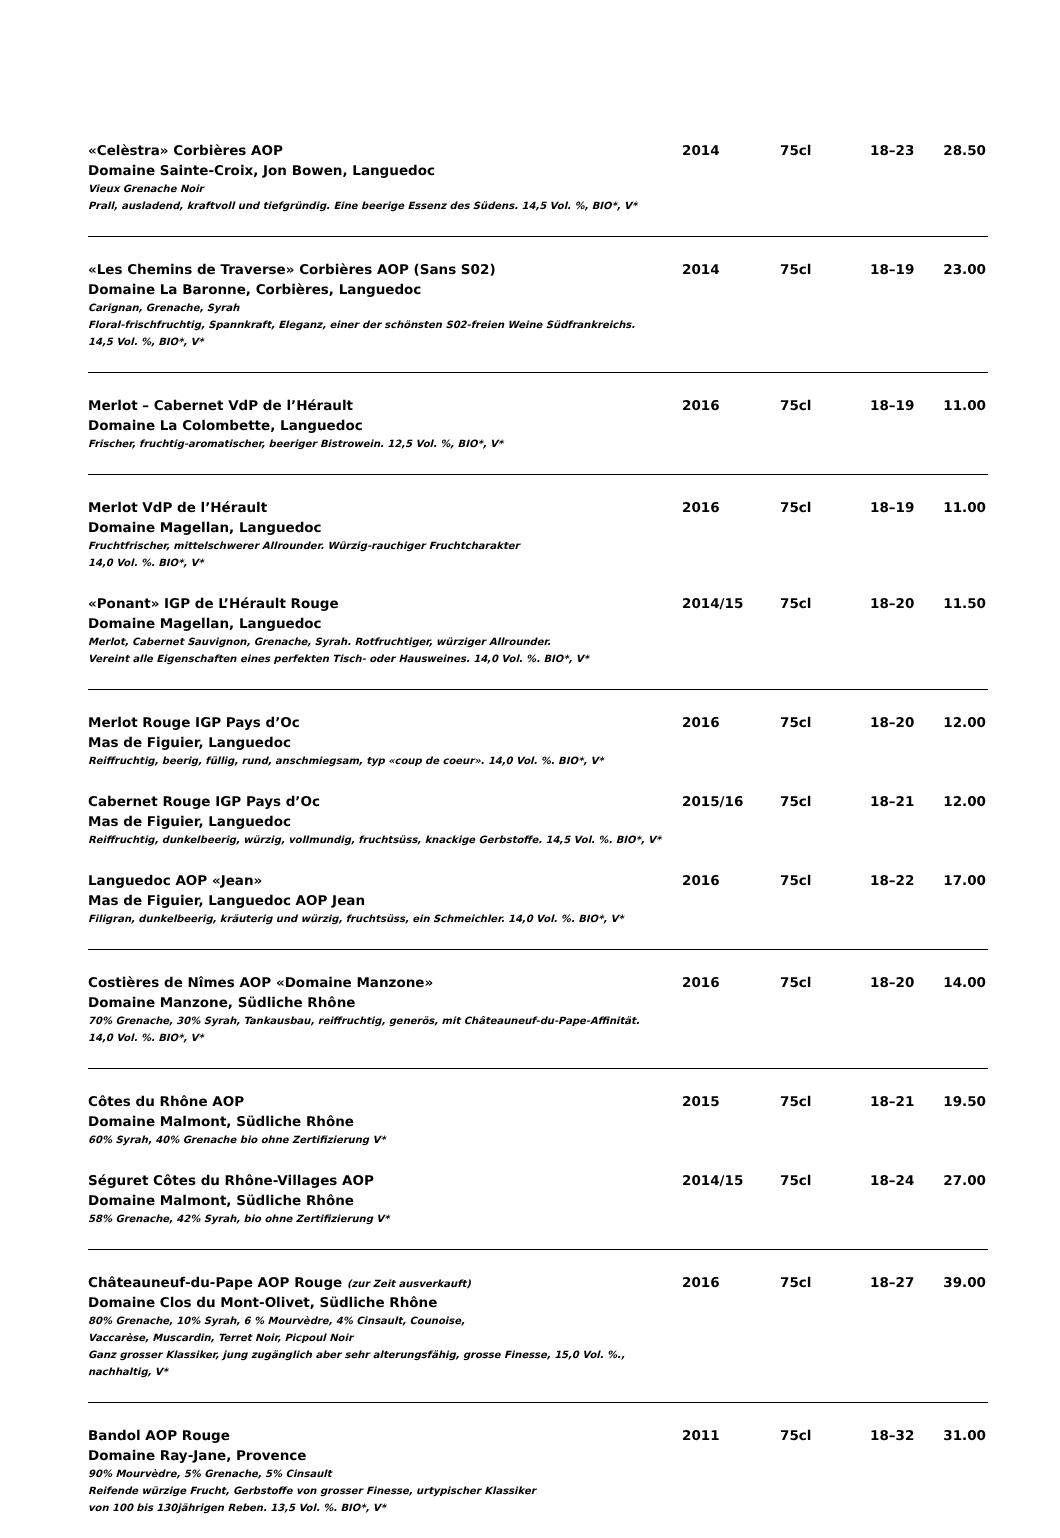«Celèstra» Corbières AOP
Domaine Sainte-Croix, Jon Bowen, Languedoc
Vieux Grenache Noir
Prall, ausladend, kraftvoll und tiefgründig. Eine beerige Essenz des Südens. 14,5 Vol. %, BIO*, V*
2014 75cl 18–23 28.50
«Les Chemins de Traverse» Corbières AOP (Sans S02)
Domaine La Baronne, Corbières, Languedoc
Carignan, Grenache, Syrah
Floral-frischfruchtig, Spannkraft, Eleganz, einer der schönsten S02-freien Weine Südfrankreichs.
14,5 Vol. %, BIO*, V*
2014 75cl 18–19 23.00
Merlot – Cabernet VdP de l’Hérault
Domaine La Colombette, Languedoc
Frischer, fruchtig-aromatischer, beeriger Bistrowein. 12,5 Vol. %, BIO*, V*
2016 75cl 18–19 11.00
Merlot VdP de l’Hérault
Domaine Magellan, Languedoc
Fruchtfrischer, mittelschwerer Allrounder. Würzig-rauchiger Fruchtcharakter
14,0 Vol. %. BIO*, V*
2016 75cl 18–19 11.00
«Ponant» IGP de L’Hérault Rouge
Domaine Magellan, Languedoc
Merlot, Cabernet Sauvignon, Grenache, Syrah. Rotfruchtiger, würziger Allrounder.
Vereint alle Eigenschaften eines perfekten Tisch- oder Hausweines. 14,0 Vol. %. BIO*, V*
2014/15 75cl 18–20 11.50
Merlot Rouge IGP Pays d’Oc
Mas de Figuier, Languedoc
Reiffruchtig, beerig, füllig, rund, anschmiegsam, typ «coup de coeur». 14,0 Vol. %. BIO*, V*
2016 75cl 18–20 12.00
Cabernet Rouge IGP Pays d’Oc
Mas de Figuier, Languedoc
Reiffruchtig, dunkelbeerig, würzig, vollmundig, fruchtsüss, knackige Gerbstoffe. 14,5 Vol. %. BIO*, V*
2015/16 75cl 18–21 12.00
Languedoc AOP «Jean»
Mas de Figuier, Languedoc AOP Jean
Filigran, dunkelbeerig, kräuterig und würzig, fruchtsüss, ein Schmeichler. 14,0 Vol. %. BIO*, V*
2016 75cl 18–22 17.00
Costières de Nîmes AOP «Domaine Manzone»
Domaine Manzone, Südliche Rhône
70% Grenache, 30% Syrah, Tankausbau, reiffruchtig, generös, mit Châteauneuf-du-Pape-Affinität.
14,0 Vol. %. BIO*, V*
2016 75cl 18–20 14.00
Côtes du Rhône AOP
Domaine Malmont, Südliche Rhône
60% Syrah, 40% Grenache bio ohne Zertifizierung V*
2015 75cl 18–21 19.50
Séguret Côtes du Rhône-Villages AOP
Domaine Malmont, Südliche Rhône
58% Grenache, 42% Syrah, bio ohne Zertifizierung V*
2014/15 75cl 18–24 27.00
Châteauneuf-du-Pape AOP Rouge (zur Zeit ausverkauft)
Domaine Clos du Mont-Olivet, Südliche Rhône
80% Grenache, 10% Syrah, 6 % Mourvèdre, 4% Cinsault, Counoise,
Vaccarèse, Muscardin, Terret Noir, Picpoul Noir
Ganz grosser Klassiker, jung zugänglich aber sehr alterungsfähig, grosse Finesse, 15,0 Vol. %., nachhaltig, V*
2016 75cl 18–27 39.00
Bandol AOP Rouge
Domaine Ray-Jane, Provence
90% Mourvèdre, 5% Grenache, 5% Cinsault
Reifende würzige Frucht, Gerbstoffe von grosser Finesse, urtypischer Klassiker
von 100 bis 130jährigen Reben. 13,5 Vol. %. BIO*, V*
2011 75cl 18–32 31.00